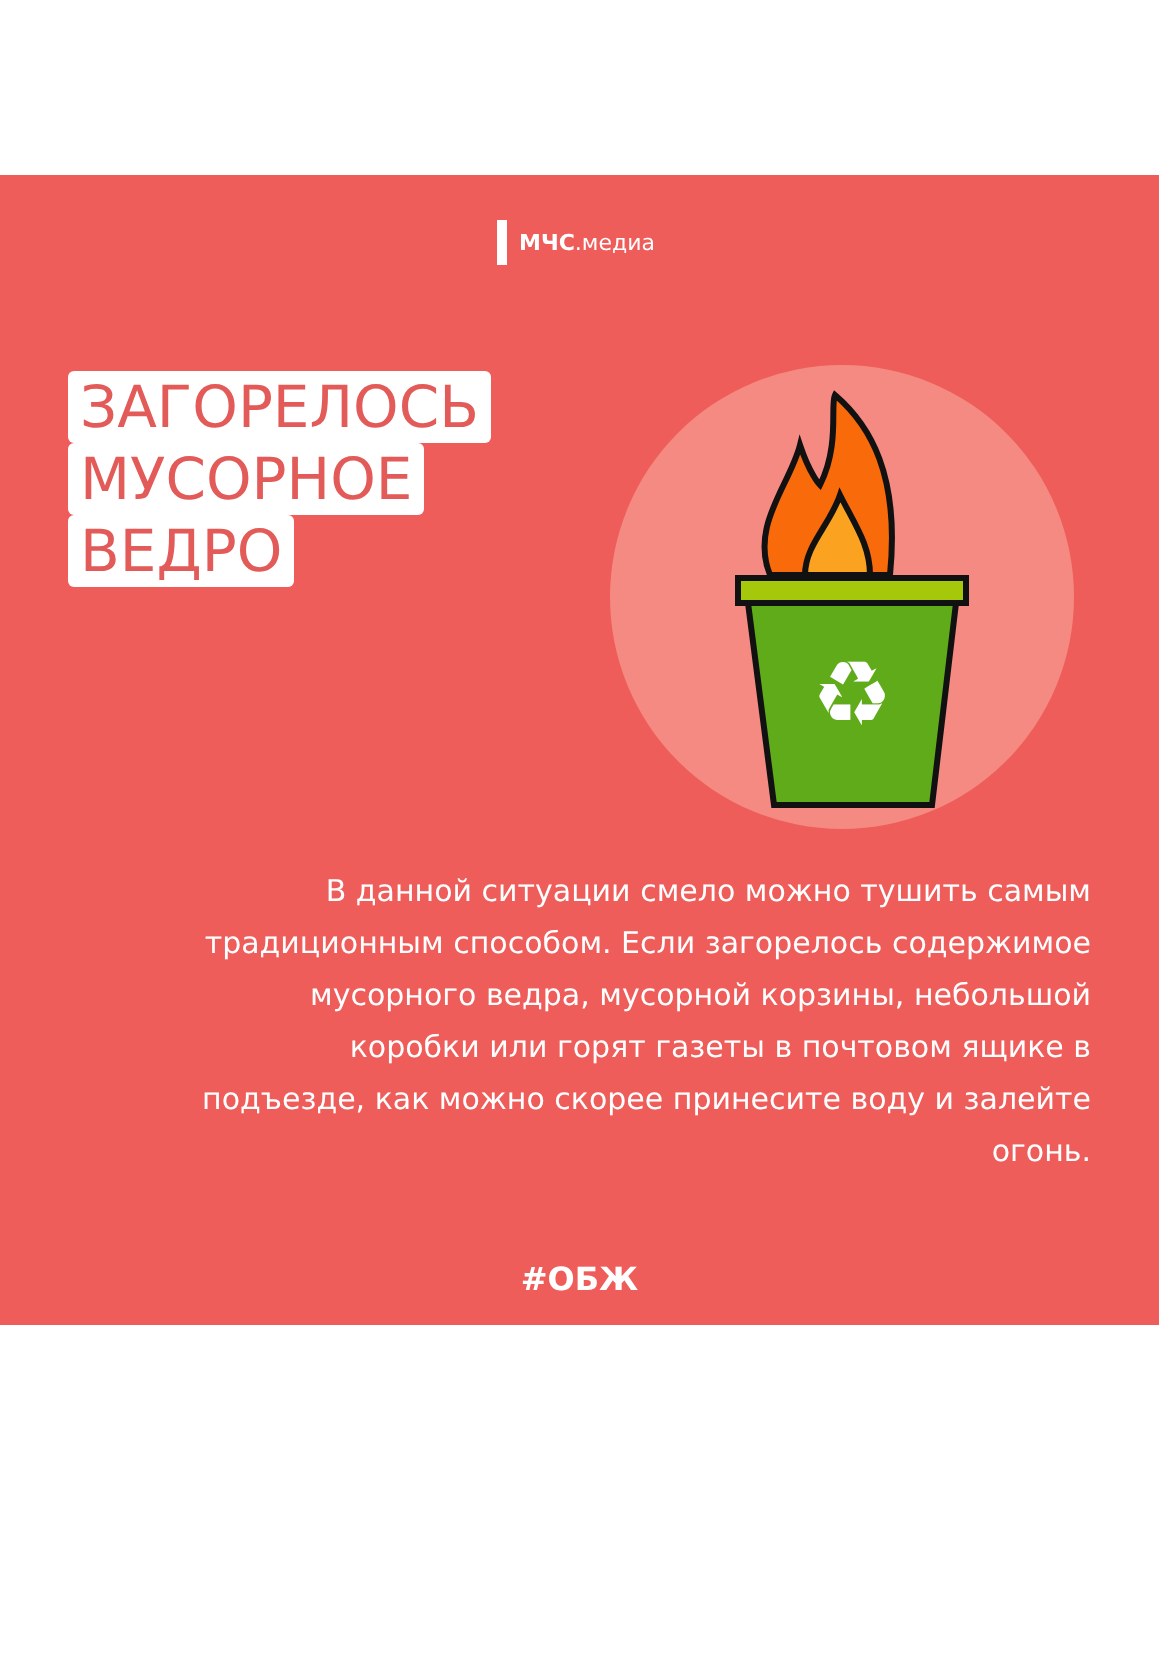МЧС.медиа
ЗАГОРЕЛОСЬ
МУСОРНОЕ
ВЕДРО
♻
В данной ситуации смело можно тушить самым традиционным способом. Если загорелось содержимое мусорного ведра, мусорной корзины, небольшой коробки или горят газеты в почтовом ящике в подъезде, как можно скорее принесите воду и залейте огонь.
#ОБЖ